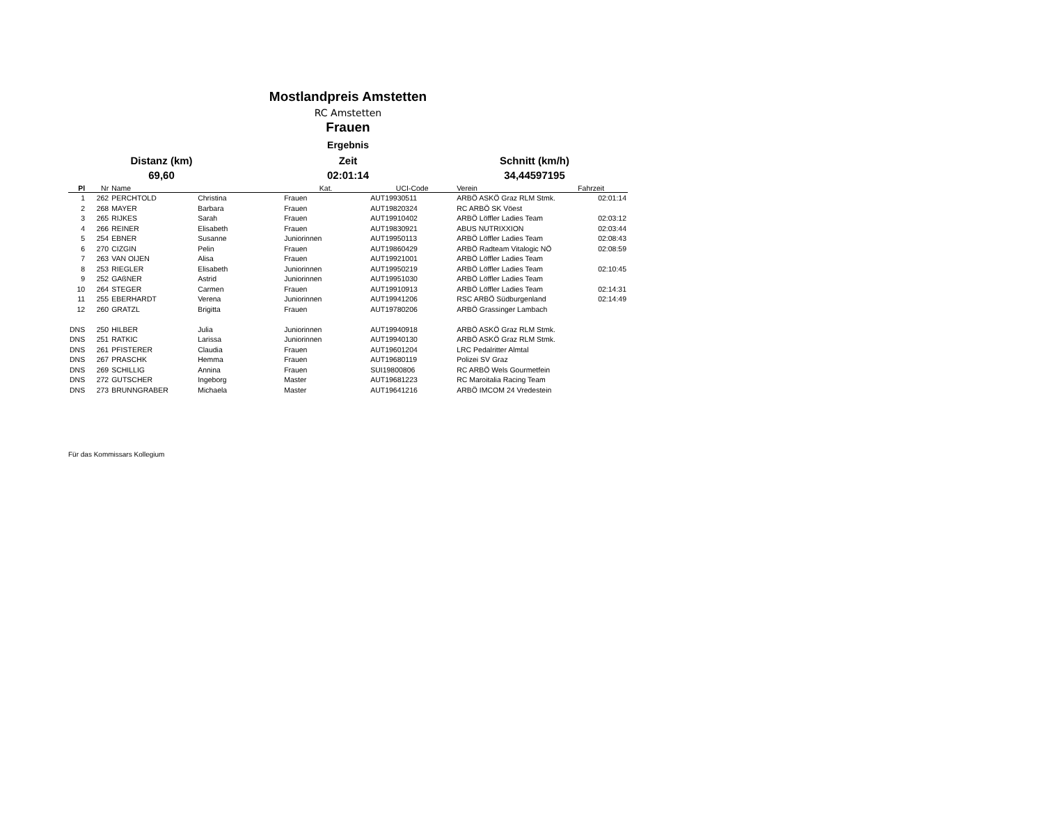Mostlandpreis Amstetten
RC Amstetten
Frauen
Ergebnis
Distanz (km)
Zeit
Schnitt (km/h)
69,60
02:01:14
34,44597195
| Pl | Nr | Name | | Kat. | UCI-Code | Verein | Fahrzeit |
| --- | --- | --- | --- | --- | --- | --- | --- |
| 1 | 262 | PERCHTOLD | Christina | Frauen | AUT19930511 | ARBÖ ASKÖ Graz RLM Stmk. | 02:01:14 |
| 2 | 268 | MAYER | Barbara | Frauen | AUT19820324 | RC ARBÖ SK Vöest | |
| 3 | 265 | RIJKES | Sarah | Frauen | AUT19910402 | ARBÖ Löffler Ladies Team | 02:03:12 |
| 4 | 266 | REINER | Elisabeth | Frauen | AUT19830921 | ABUS NUTRIXXION | 02:03:44 |
| 5 | 254 | EBNER | Susanne | Juniorinnen | AUT19950113 | ARBÖ Löffler Ladies Team | 02:08:43 |
| 6 | 270 | CIZGIN | Pelin | Frauen | AUT19860429 | ARBÖ Radteam Vitalogic NÖ | 02:08:59 |
| 7 | 263 | VAN OIJEN | Alisa | Frauen | AUT19921001 | ARBÖ Löffler Ladies Team | |
| 8 | 253 | RIEGLER | Elisabeth | Juniorinnen | AUT19950219 | ARBÖ Löffler Ladies Team | 02:10:45 |
| 9 | 252 | GAßNER | Astrid | Juniorinnen | AUT19951030 | ARBÖ Löffler Ladies Team | |
| 10 | 264 | STEGER | Carmen | Frauen | AUT19910913 | ARBÖ Löffler Ladies Team | 02:14:31 |
| 11 | 255 | EBERHARDT | Verena | Juniorinnen | AUT19941206 | RSC ARBÖ Südburgenland | 02:14:49 |
| 12 | 260 | GRATZL | Brigitta | Frauen | AUT19780206 | ARBÖ Grassinger Lambach | |
| DNS | 250 | HILBER | Julia | Juniorinnen | AUT19940918 | ARBÖ ASKÖ Graz RLM Stmk. | |
| DNS | 251 | RATKIC | Larissa | Juniorinnen | AUT19940130 | ARBÖ ASKÖ Graz RLM Stmk. | |
| DNS | 261 | PFISTERER | Claudia | Frauen | AUT19601204 | LRC Pedalritter Almtal | |
| DNS | 267 | PRASCHK | Hemma | Frauen | AUT19680119 | Polizei SV Graz | |
| DNS | 269 | SCHILLIG | Annina | Frauen | SUI19800806 | RC ARBÖ Wels Gourmetfein | |
| DNS | 272 | GUTSCHER | Ingeborg | Master | AUT19681223 | RC Maroitalia Racing Team | |
| DNS | 273 | BRUNNGRABER | Michaela | Master | AUT19641216 | ARBÖ IMCOM 24 Vredestein | |
Für das Kommissars Kollegium